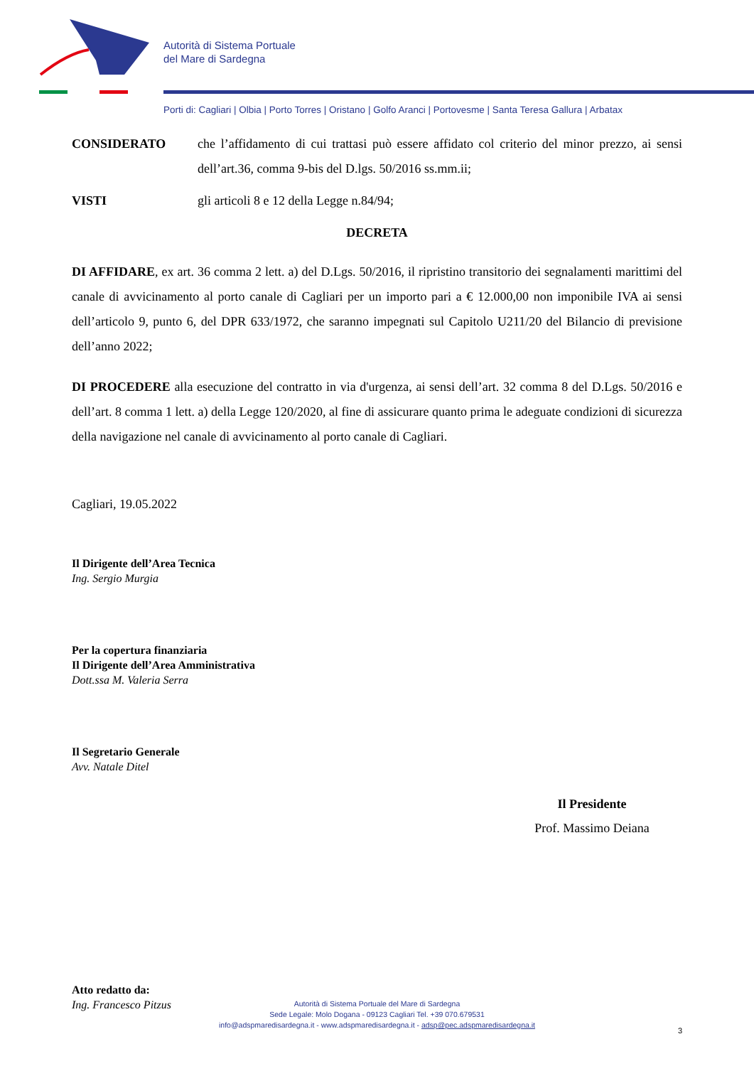Autorità di Sistema Portuale
del Mare di Sardegna
Porti di: Cagliari | Olbia | Porto Torres | Oristano | Golfo Aranci | Portovesme | Santa Teresa Gallura | Arbatax
CONSIDERATO che l’affidamento di cui trattasi può essere affidato col criterio del minor prezzo, ai sensi dell’art.36, comma 9-bis del D.lgs. 50/2016 ss.mm.ii;
VISTI gli articoli 8 e 12 della Legge n.84/94;
DECRETA
DI AFFIDARE, ex art. 36 comma 2 lett. a) del D.Lgs. 50/2016, il ripristino transitorio dei segnalamenti marittimi del canale di avvicinamento al porto canale di Cagliari per un importo pari a € 12.000,00 non imponibile IVA ai sensi dell’articolo 9, punto 6, del DPR 633/1972, che saranno impegnati sul Capitolo U211/20 del Bilancio di previsione dell’anno 2022;
DI PROCEDERE alla esecuzione del contratto in via d'urgenza, ai sensi dell’art. 32 comma 8 del D.Lgs. 50/2016 e dell’art. 8 comma 1 lett. a) della Legge 120/2020, al fine di assicurare quanto prima le adeguate condizioni di sicurezza della navigazione nel canale di avvicinamento al porto canale di Cagliari.
Cagliari, 19.05.2022
Il Dirigente dell’Area Tecnica
Ing. Sergio Murgia
Per la copertura finanziaria
Il Dirigente dell’Area Amministrativa
Dott.ssa M. Valeria Serra
Il Segretario Generale
Avv. Natale Ditel
Il Presidente
Prof. Massimo Deiana
Atto redatto da:
Ing. Francesco Pitzus
3
Autorità di Sistema Portuale del Mare di Sardegna
Sede Legale: Molo Dogana - 09123 Cagliari Tel. +39 070.679531
info@adspmaredisardegna.it - www.adspmaredisardegna.it - adsp@pec.adspmaredisardegna.it